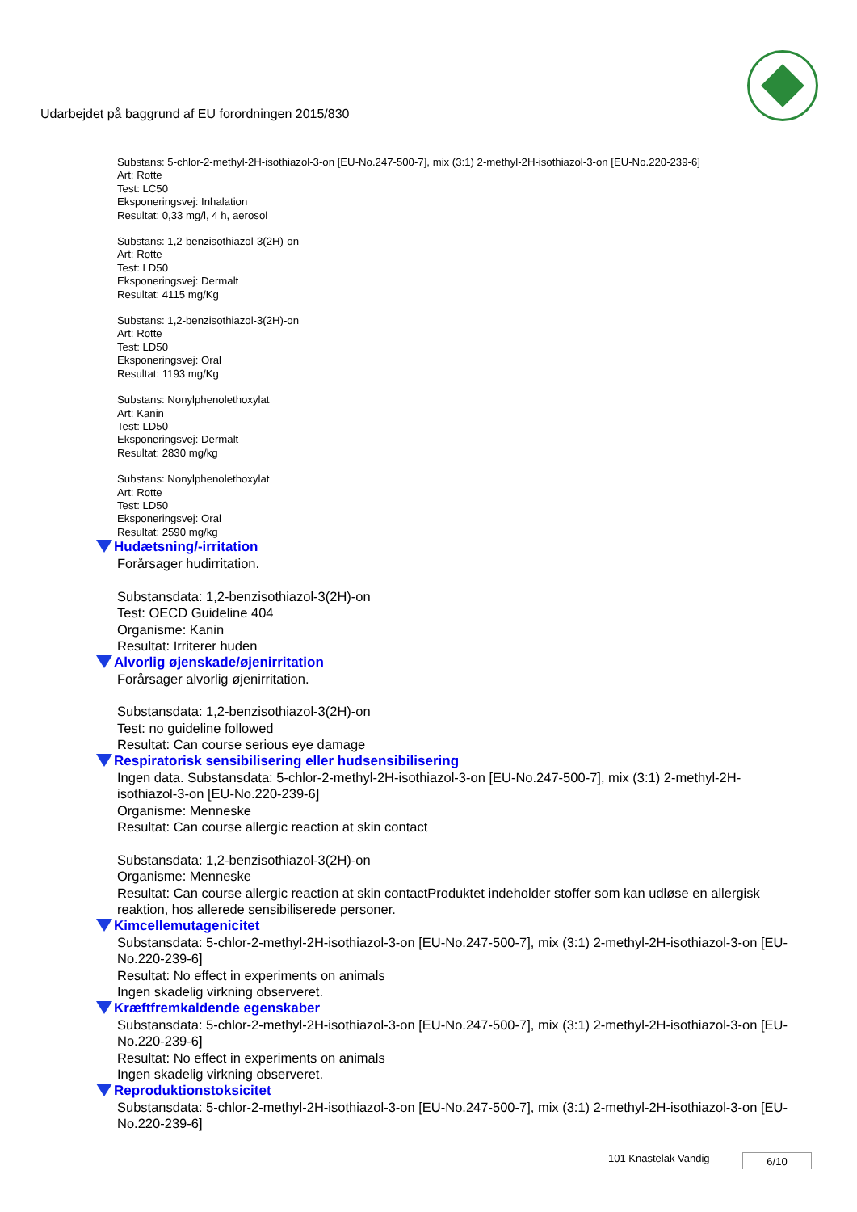Udarbejdet på baggrund af EU forordningen 2015/830
Substans: 5-chlor-2-methyl-2H-isothiazol-3-on [EU-No.247-500-7], mix (3:1) 2-methyl-2H-isothiazol-3-on [EU-No.220-239-6]
Art: Rotte
Test: LC50
Eksponeringsvej: Inhalation
Resultat: 0,33 mg/l, 4 h, aerosol
Substans: 1,2-benzisothiazol-3(2H)-on
Art: Rotte
Test: LD50
Eksponeringsvej: Dermalt
Resultat: 4115 mg/Kg
Substans: 1,2-benzisothiazol-3(2H)-on
Art: Rotte
Test: LD50
Eksponeringsvej: Oral
Resultat: 1193 mg/Kg
Substans: Nonylphenolethoxylat
Art: Kanin
Test: LD50
Eksponeringsvej: Dermalt
Resultat: 2830 mg/kg
Substans: Nonylphenolethoxylat
Art: Rotte
Test: LD50
Eksponeringsvej: Oral
Resultat: 2590 mg/kg
Hudætsning/-irritation
Forårsager hudirritation.
Substansdata: 1,2-benzisothiazol-3(2H)-on
Test: OECD Guideline 404
Organisme: Kanin
Resultat: Irriterer huden
Alvorlig øjenskade/øjenirritation
Forårsager alvorlig øjenirritation.
Substansdata: 1,2-benzisothiazol-3(2H)-on
Test: no guideline followed
Resultat: Can course serious eye damage
Respiratorisk sensibilisering eller hudsensibilisering
Ingen data. Substansdata: 5-chlor-2-methyl-2H-isothiazol-3-on [EU-No.247-500-7], mix (3:1) 2-methyl-2H-isothiazol-3-on [EU-No.220-239-6]
Organisme: Menneske
Resultat: Can course allergic reaction at skin contact
Substansdata: 1,2-benzisothiazol-3(2H)-on
Organisme: Menneske
Resultat: Can course allergic reaction at skin contactProduktet indeholder stoffer som kan udløse en allergisk reaktion, hos allerede sensibiliserede personer.
Kimcellemutagenicitet
Substansdata: 5-chlor-2-methyl-2H-isothiazol-3-on [EU-No.247-500-7], mix (3:1) 2-methyl-2H-isothiazol-3-on [EU-No.220-239-6]
Resultat: No effect in experiments on animals
Ingen skadelig virkning observeret.
Kræftfremkaldende egenskaber
Substansdata: 5-chlor-2-methyl-2H-isothiazol-3-on [EU-No.247-500-7], mix (3:1) 2-methyl-2H-isothiazol-3-on [EU-No.220-239-6]
Resultat: No effect in experiments on animals
Ingen skadelig virkning observeret.
Reproduktionstoksicitet
Substansdata: 5-chlor-2-methyl-2H-isothiazol-3-on [EU-No.247-500-7], mix (3:1) 2-methyl-2H-isothiazol-3-on [EU-No.220-239-6]
101 Knastelak Vandig 6/10